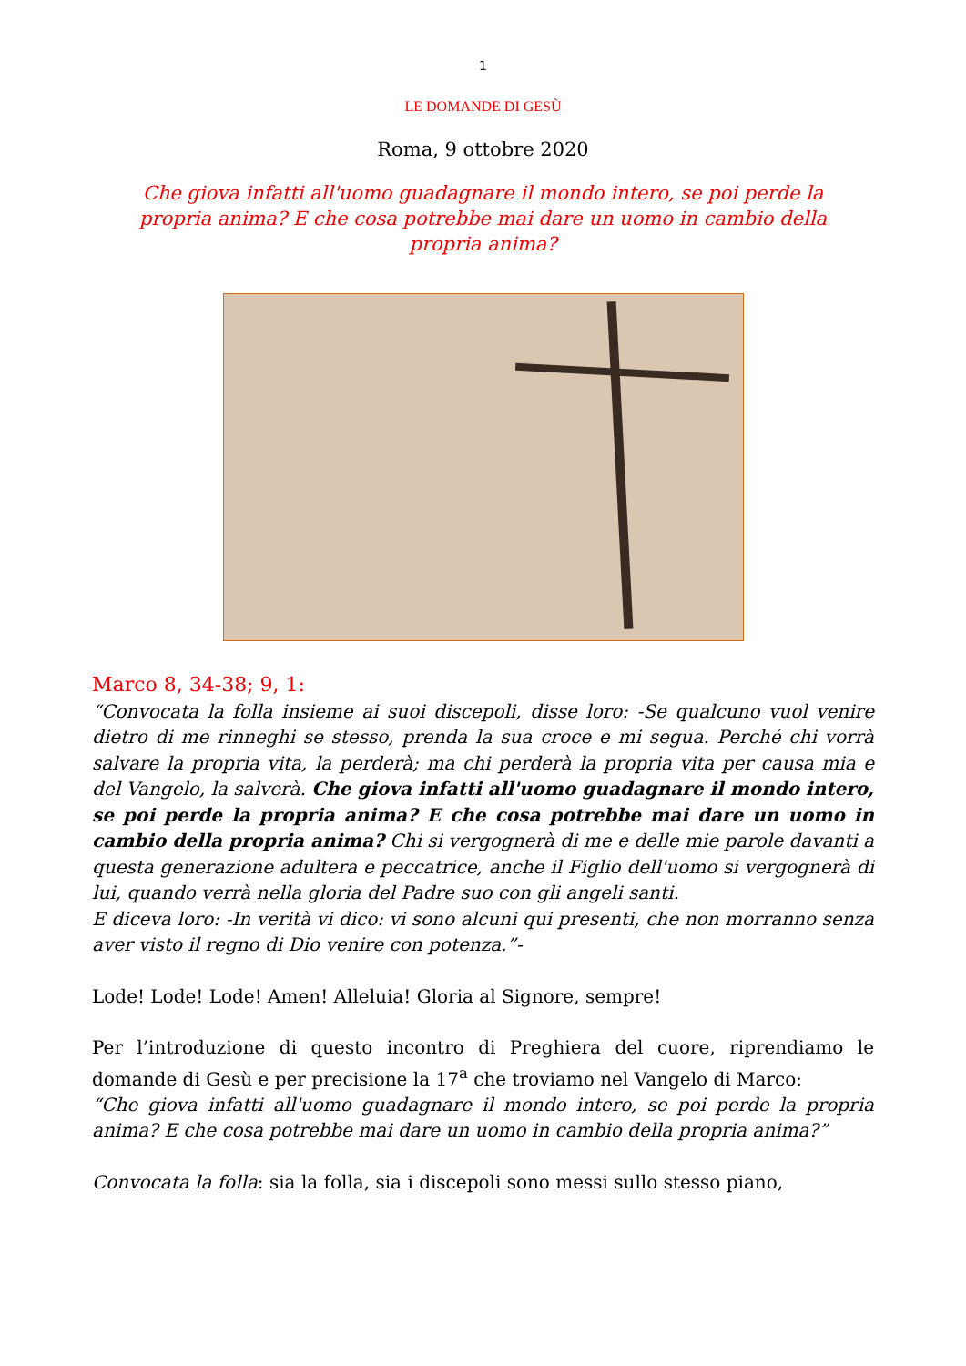1
LE DOMANDE DI GESÙ
Roma, 9 ottobre 2020
Che giova infatti all'uomo guadagnare il mondo intero, se poi perde la propria anima? E che cosa potrebbe mai dare un uomo in cambio della propria anima?
Marco 8, 34-38; 9, 1:
“Convocata la folla insieme ai suoi discepoli, disse loro: -Se qualcuno vuol venire dietro di me rinneghi se stesso, prenda la sua croce e mi segua. Perché chi vorrà salvare la propria vita, la perderà; ma chi perderà la propria vita per causa mia e del Vangelo, la salverà. Che giova infatti all'uomo guadagnare il mondo intero, se poi perde la propria anima? E che cosa potrebbe mai dare un uomo in cambio della propria anima? Chi si vergognerà di me e delle mie parole davanti a questa generazione adultera e peccatrice, anche il Figlio dell'uomo si vergognerà di lui, quando verrà nella gloria del Padre suo con gli angeli santi.
E diceva loro: -In verità vi dico: vi sono alcuni qui presenti, che non morranno senza aver visto il regno di Dio venire con potenza.”-
Lode! Lode! Lode! Amen! Alleluia! Gloria al Signore, sempre!
Per l’introduzione di questo incontro di Preghiera del cuore, riprendiamo le domande di Gesù e per precisione la 17<sup>a</sup> che troviamo nel Vangelo di Marco:
“Che giova infatti all'uomo guadagnare il mondo intero, se poi perde la propria anima? E che cosa potrebbe mai dare un uomo in cambio della propria anima?”
Convocata la folla: sia la folla, sia i discepoli sono messi sullo stesso piano,